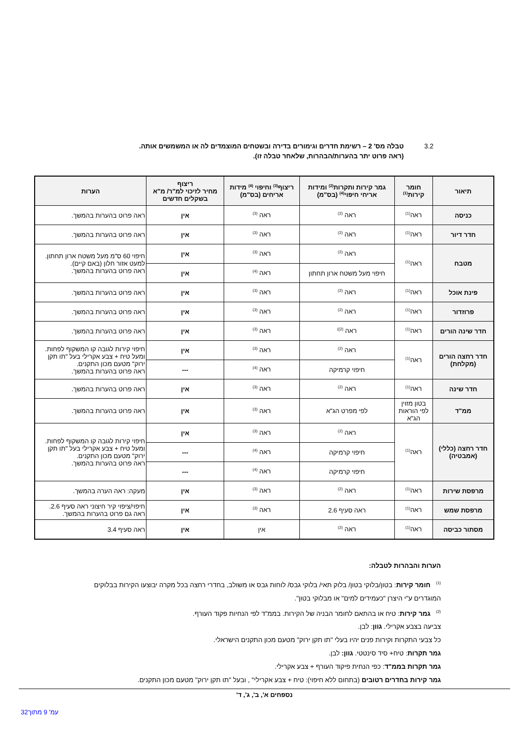3.2 טבלה מס' 2 – רשימת חדרים וגימורים בדירה ובשטחים המוצמדים לה או המשמשים אותה.
(ראה פרוט יתר בהערות/הבהרות, שלאחר טבלה זו).
| תיאור | חומר קירות<sup>(1)</sup> | גמר קירות ותקרות<sup>(2)</sup> ומידות אריחי חיפוי<sup>(4)</sup> (בס"מ) | ריצוף<sup>(3)</sup> וחיפוי <sup>(4)</sup> מידות אריחים (בס"מ) | ריצוף מחיר לזיכוי למ"ר/ מ"א בשקלים חדשים | הערות |
| --- | --- | --- | --- | --- | --- |
| כניסה | ראה<sup>(1)</sup> | ראה <sup>(2)</sup> | ראה <sup>(3)</sup> | אין | ראה פרוט בהערות בהמשך. |
| חדר דיור | ראה<sup>(1)</sup> | ראה <sup>(2)</sup> | ראה <sup>(3)</sup> | אין | ראה פרוט בהערות בהמשך. |
| מטבח | ראה<sup>(1)</sup> | ראה <sup>(2)</sup> | ראה <sup>(3)</sup> | אין | חיפוי 60 ס"מ מעל משטח ארון תחתון. למעט אזור חלון (באם קיים). ראה פרוט בהערות בהמשך. |
| | | חיפוי מעל משטח ארון תחתון | ראה <sup>(4)</sup> | אין | |
| פינת אוכל | ראה<sup>(1)</sup> | ראה <sup>(2)</sup> | ראה <sup>(3)</sup> | אין | ראה פרוט בהערות בהמשך. |
| פרוזדור | ראה<sup>(1)</sup> | ראה <sup>(2)</sup> | ראה <sup>(3)</sup> | אין | ראה פרוט בהערות בהמשך. |
| חדר שינה הורים | ראה<sup>(1)</sup> | ראה <sup>(2))</sup> | ראה <sup>(3)</sup> | אין | ראה פרוט בהערות בהמשך. |
| חדר רחצה הורים (מקלחת) | ראה<sup>(1)</sup> | ראה <sup>(2)</sup> | ראה <sup>(3)</sup> | אין | חיפוי קירות לגובה קו המשקוף לפחות. ומעל טיח + צבע אקרילי בעל "תו תקן ירוק" מטעם מכון התקנים. ראה פרוט בהערות בהמשך. |
| | | חיפוי קרמיקה | ראה <sup>(4)</sup> | --- | |
| חדר שינה | ראה<sup>(1)</sup> | ראה <sup>(2)</sup> | ראה <sup>(3)</sup> | אין | ראה פרוט בהערות בהמשך. |
| ממ"ד | בטון מזוין לפי הוראות הג"א | לפי מפרט הג"א | ראה <sup>(3)</sup> | אין | ראה פרוט בהערות בהמשך. |
| חדר רחצה (כללי) (אמבטיה) | ראה<sup>(1)</sup> | ראה <sup>(2)</sup> | ראה <sup>(3)</sup> | אין | חיפוי קירות לגובה קו המשקוף לפחות. ומעל טיח + צבע אקרילי בעל "תו תקן ירוק" מטעם מכון התקנים. ראה פרוט בהערות בהמשך. |
| | | חיפוי קרמיקה | ראה <sup>(4)</sup> | --- | |
| | | חיפוי קרמיקה | ראה <sup>(4)</sup> | --- | |
| מרפסת שירות | ראה<sup>(1)</sup> | ראה <sup>(2)</sup> | ראה <sup>(3)</sup> | אין | מעקה: ראה הערה בהמשך. |
| מרפסת שמש | ראה<sup>(1)</sup> | ראה סעיף 2.6 | ראה <sup>(3)</sup> | אין | חיפוי/ציפוי קיר חיצוני ראה סעיף 2.6. ראה גם פרוט בהערות בהמשך. |
| מסתור כביסה | ראה<sup>(1)</sup> | ראה <sup>(2)</sup> | אין | אין | ראה סעיף 3.4 |
הערות והבהרות לטבלה:
<sup>(1)</sup> חומר קירות: בטון/בלוקי בטון/ בלוק תאי/ בלוקי גבס/ לוחות גבס או משולב, בחדרי רחצה בכל מקרה יבוצעו הקירות בבלוקים המוגדרים ע"י היצרן "כעמידים למים" או מבלוקי בטון".
<sup>(2)</sup> גמר קירות: טיח או בהתאם לחומר הבניה של הקירות. בממ"ד לפי הנחיות פקוד העורף.
צביעה בצבע אקרילי. גוון: לבן.
כל צבעי התקרות וקירות פנים יהיו בעלי "תו תקן ירוק" מטעם מכון התקנים הישראלי.
גמר תקרות: טיח+ סיד סינטטי. גוון: לבן.
גמר תקרות בממ"ד: כפי הנחית פיקוד העורף + צבע אקרילי.
גמר קירות בחדרים רטובים (בתחום ללא חיפוי): טיח + צבע אקרילי" , ובעל "תו תקן ירוק" מטעם מכון התקנים.
נספחים א', ב', ג', ד'
עמ' 9 מתוך32